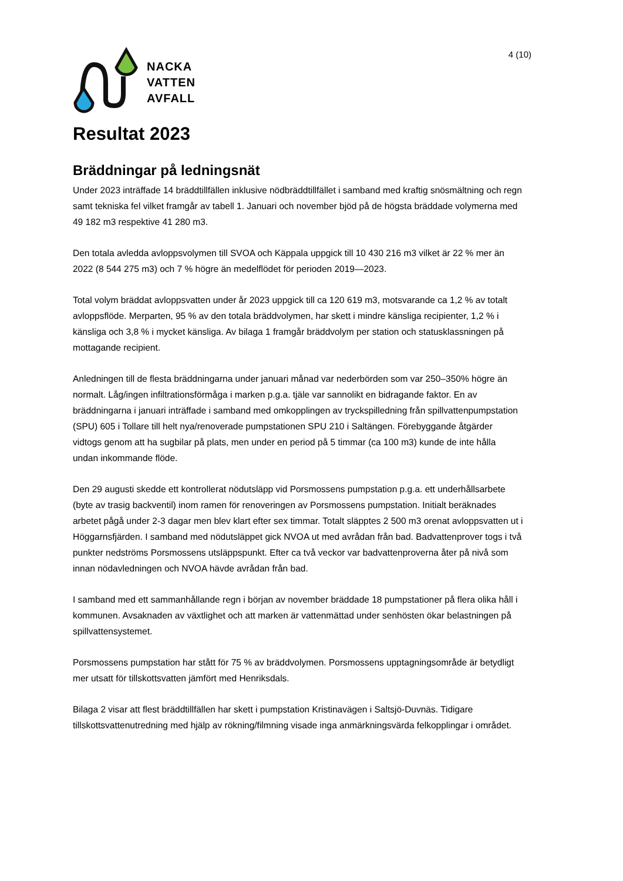NACKA
VATTEN
AVFALL
4 (10)
Resultat 2023
Bräddningar på ledningsnät
Under 2023 inträffade 14 bräddtillfällen inklusive nödbräddtillfället i samband med kraftig snösmältning och regn samt tekniska fel vilket framgår av tabell 1. Januari och november bjöd på de högsta bräddade volymerna med 49 182 m3 respektive 41 280 m3.
Den totala avledda avloppsvolymen till SVOA och Käppala uppgick till 10 430 216 m3 vilket är 22 % mer än 2022 (8 544 275 m3) och 7 % högre än medelflödet för perioden 2019—2023.
Total volym bräddat avloppsvatten under år 2023 uppgick till ca 120 619 m3, motsvarande ca 1,2 % av totalt avloppsflöde. Merparten, 95 % av den totala bräddvolymen, har skett i mindre känsliga recipienter, 1,2 % i känsliga och 3,8 % i mycket känsliga. Av bilaga 1 framgår bräddvolym per station och statusklassningen på mottagande recipient.
Anledningen till de flesta bräddningarna under januari månad var nederbörden som var 250–350% högre än normalt. Låg/ingen infiltrationsförmåga i marken p.g.a. tjäle var sannolikt en bidragande faktor. En av bräddningarna i januari inträffade i samband med omkopplingen av tryckspilledning från spillvattenpumpstation (SPU) 605 i Tollare till helt nya/renoverade pumpstationen SPU 210 i Saltängen. Förebyggande åtgärder vidtogs genom att ha sugbilar på plats, men under en period på 5 timmar (ca 100 m3) kunde de inte hålla undan inkommande flöde.
Den 29 augusti skedde ett kontrollerat nödutsläpp vid Porsmossens pumpstation p.g.a. ett underhållsarbete (byte av trasig backventil) inom ramen för renoveringen av Porsmossens pumpstation. Initialt beräknades arbetet pågå under 2-3 dagar men blev klart efter sex timmar. Totalt släpptes 2 500 m3 orenat avloppsvatten ut i Höggarnsfjärden. I samband med nödutsläppet gick NVOA ut med avrådan från bad. Badvattenprover togs i två punkter nedströms Porsmossens utsläppspunkt. Efter ca två veckor var badvattenproverna åter på nivå som innan nödavledningen och NVOA hävde avrådan från bad.
I samband med ett sammanhållande regn i början av november bräddade 18 pumpstationer på flera olika håll i kommunen. Avsaknaden av växtlighet och att marken är vattenmättad under senhösten ökar belastningen på spillvattensystemet.
Porsmossens pumpstation har stått för 75 % av bräddvolymen. Porsmossens upptagningsområde är betydligt mer utsatt för tillskottsvatten jämfört med Henriksdals.
Bilaga 2 visar att flest bräddtillfällen har skett i pumpstation Kristinavägen i Saltsjö-Duvnäs. Tidigare tillskottsvattenutredning med hjälp av rökning/filmning visade inga anmärkningsvärda felkopplingar i området.